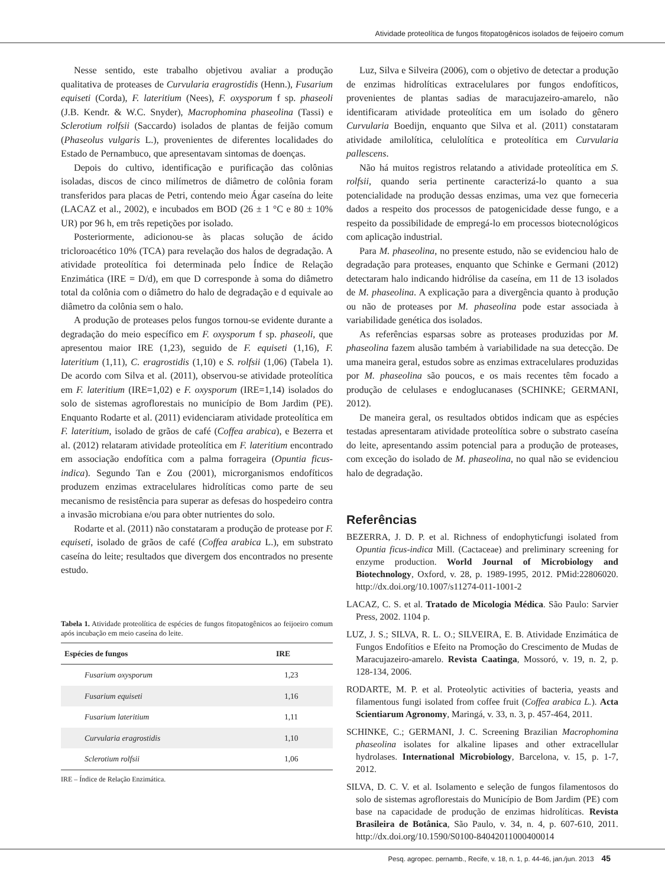Atividade proteolítica de fungos fitopatogênicos isolados de feijoeiro comum
Nesse sentido, este trabalho objetivou avaliar a produção qualitativa de proteases de Curvularia eragrostidis (Henn.), Fusarium equiseti (Corda), F. lateritium (Nees), F. oxysporum f sp. phaseoli (J.B. Kendr. & W.C. Snyder), Macrophomina phaseolina (Tassi) e Sclerotium rolfsii (Saccardo) isolados de plantas de feijão comum (Phaseolus vulgaris L.), provenientes de diferentes localidades do Estado de Pernambuco, que apresentavam sintomas de doenças.
Depois do cultivo, identificação e purificação das colônias isoladas, discos de cinco milímetros de diâmetro de colônia foram transferidos para placas de Petri, contendo meio Ágar caseína do leite (LACAZ et al., 2002), e incubados em BOD (26 ± 1 °C e 80 ± 10% UR) por 96 h, em três repetições por isolado.
Posteriormente, adicionou-se às placas solução de ácido tricloroacético 10% (TCA) para revelação dos halos de degradação. A atividade proteolítica foi determinada pelo Índice de Relação Enzimática (IRE = D/d), em que D corresponde à soma do diâmetro total da colônia com o diâmetro do halo de degradação e d equivale ao diâmetro da colônia sem o halo.
A produção de proteases pelos fungos tornou-se evidente durante a degradação do meio específico em F. oxysporum f sp. phaseoli, que apresentou maior IRE (1,23), seguido de F. equiseti (1,16), F. lateritium (1,11), C. eragrostidis (1,10) e S. rolfsii (1,06) (Tabela 1). De acordo com Silva et al. (2011), observou-se atividade proteolítica em F. lateritium (IRE=1,02) e F. oxysporum (IRE=1,14) isolados do solo de sistemas agroflorestais no município de Bom Jardim (PE). Enquanto Rodarte et al. (2011) evidenciaram atividade proteolítica em F. lateritium, isolado de grãos de café (Coffea arabica), e Bezerra et al. (2012) relataram atividade proteolítica em F. lateritium encontrado em associação endofítica com a palma forrageira (Opuntia ficus-indica). Segundo Tan e Zou (2001), microrganismos endofíticos produzem enzimas extracelulares hidrolíticas como parte de seu mecanismo de resistência para superar as defesas do hospedeiro contra a invasão microbiana e/ou para obter nutrientes do solo.
Rodarte et al. (2011) não constataram a produção de protease por F. equiseti, isolado de grãos de café (Coffea arabica L.), em substrato caseína do leite; resultados que divergem dos encontrados no presente estudo.
Tabela 1. Atividade proteolítica de espécies de fungos fitopatogênicos ao feijoeiro comum após incubação em meio caseína do leite.
| Espécies de fungos | IRE |
| --- | --- |
| Fusarium oxysporum | 1,23 |
| Fusarium equiseti | 1,16 |
| Fusarium lateritium | 1,11 |
| Curvularia eragrostidis | 1,10 |
| Sclerotium rolfsii | 1,06 |
IRE – Índice de Relação Enzimática.
Luz, Silva e Silveira (2006), com o objetivo de detectar a produção de enzimas hidrolíticas extracelulares por fungos endofíticos, provenientes de plantas sadias de maracujazeiro-amarelo, não identificaram atividade proteolítica em um isolado do gênero Curvularia Boedijn, enquanto que Silva et al. (2011) constataram atividade amilolítica, celulolítica e proteolítica em Curvularia pallescens.
Não há muitos registros relatando a atividade proteolítica em S. rolfsii, quando seria pertinente caracterizá-lo quanto a sua potencialidade na produção dessas enzimas, uma vez que forneceria dados a respeito dos processos de patogenicidade desse fungo, e a respeito da possibilidade de empregá-lo em processos biotecnológicos com aplicação industrial.
Para M. phaseolina, no presente estudo, não se evidenciou halo de degradação para proteases, enquanto que Schinke e Germani (2012) detectaram halo indicando hidrólise da caseína, em 11 de 13 isolados de M. phaseolina. A explicação para a divergência quanto à produção ou não de proteases por M. phaseolina pode estar associada à variabilidade genética dos isolados.
As referências esparsas sobre as proteases produzidas por M. phaseolina fazem alusão também à variabilidade na sua detecção. De uma maneira geral, estudos sobre as enzimas extracelulares produzidas por M. phaseolina são poucos, e os mais recentes têm focado a produção de celulases e endoglucanases (SCHINKE; GERMANI, 2012).
De maneira geral, os resultados obtidos indicam que as espécies testadas apresentaram atividade proteolítica sobre o substrato caseína do leite, apresentando assim potencial para a produção de proteases, com exceção do isolado de M. phaseolina, no qual não se evidenciou halo de degradação.
Referências
BEZERRA, J. D. P. et al. Richness of endophyticfungi isolated from Opuntia ficus-indica Mill. (Cactaceae) and preliminary screening for enzyme production. World Journal of Microbiology and Biotechnology, Oxford, v. 28, p. 1989-1995, 2012. PMid:22806020. http://dx.doi.org/10.1007/s11274-011-1001-2
LACAZ, C. S. et al. Tratado de Micologia Médica. São Paulo: Sarvier Press, 2002. 1104 p.
LUZ, J. S.; SILVA, R. L. O.; SILVEIRA, E. B. Atividade Enzimática de Fungos Endofítios e Efeito na Promoção do Crescimento de Mudas de Maracujazeiro-amarelo. Revista Caatinga, Mossoró, v. 19, n. 2, p. 128-134, 2006.
RODARTE, M. P. et al. Proteolytic activities of bacteria, yeasts and filamentous fungi isolated from coffee fruit (Coffea arabica L.). Acta Scientiarum Agronomy, Maringá, v. 33, n. 3, p. 457-464, 2011.
SCHINKE, C.; GERMANI, J. C. Screening Brazilian Macrophomina phaseolina isolates for alkaline lipases and other extracellular hydrolases. International Microbiology, Barcelona, v. 15, p. 1-7, 2012.
SILVA, D. C. V. et al. Isolamento e seleção de fungos filamentosos do solo de sistemas agroflorestais do Município de Bom Jardim (PE) com base na capacidade de produção de enzimas hidrolíticas. Revista Brasileira de Botânica, São Paulo, v. 34, n. 4, p. 607-610, 2011. http://dx.doi.org/10.1590/S0100-84042011000400014
Pesq. agropec. pernamb., Recife, v. 18, n. 1, p. 44-46, jan./jun. 2013 45